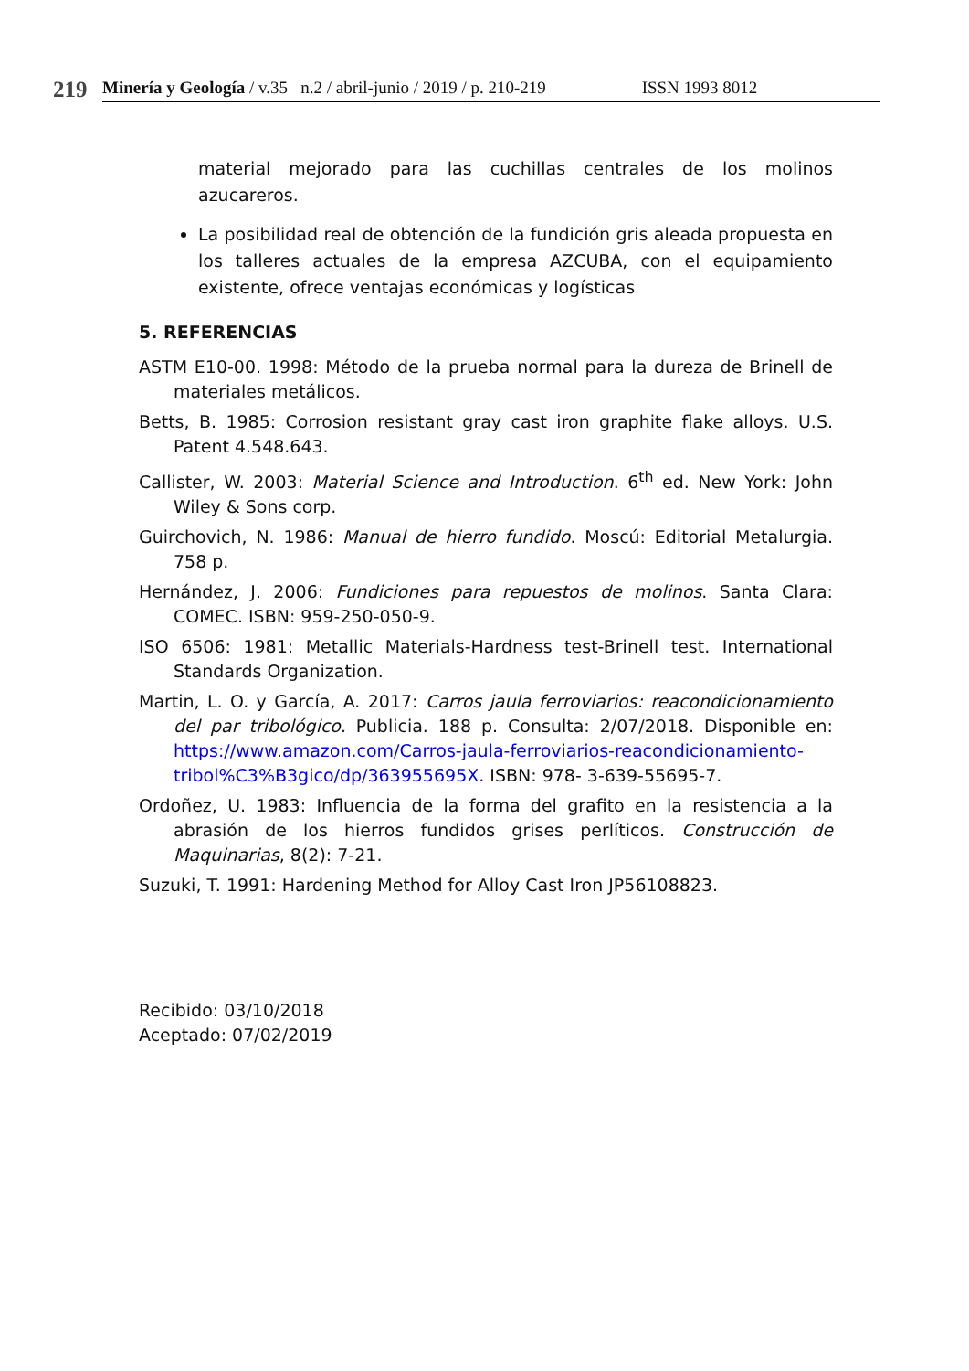219 Minería y Geología / v.35 n.2 / abril-junio / 2019 / p. 210-219 ISSN 1993 8012
material mejorado para las cuchillas centrales de los molinos azucareros.
La posibilidad real de obtención de la fundición gris aleada propuesta en los talleres actuales de la empresa AZCUBA, con el equipamiento existente, ofrece ventajas económicas y logísticas
5. REFERENCIAS
ASTM E10-00. 1998: Método de la prueba normal para la dureza de Brinell de materiales metálicos.
Betts, B. 1985: Corrosion resistant gray cast iron graphite flake alloys. U.S. Patent 4.548.643.
Callister, W. 2003: Material Science and Introduction. 6<sup>th</sup> ed. New York: John Wiley & Sons corp.
Guirchovich, N. 1986: Manual de hierro fundido. Moscú: Editorial Metalurgia. 758 p.
Hernández, J. 2006: Fundiciones para repuestos de molinos. Santa Clara: COMEC. ISBN: 959-250-050-9.
ISO 6506: 1981: Metallic Materials-Hardness test-Brinell test. International Standards Organization.
Martin, L. O. y García, A. 2017: Carros jaula ferroviarios: reacondicionamiento del par tribológico. Publicia. 188 p. Consulta: 2/07/2018. Disponible en: https://www.amazon.com/Carros-jaula-ferroviarios-reacondicionamiento-tribol%C3%B3gico/dp/363955695X. ISBN: 978- 3-639-55695-7.
Ordoñez, U. 1983: Influencia de la forma del grafito en la resistencia a la abrasión de los hierros fundidos grises perlíticos. Construcción de Maquinarias, 8(2): 7-21.
Suzuki, T. 1991: Hardening Method for Alloy Cast Iron JP56108823.
Recibido: 03/10/2018
Aceptado: 07/02/2019